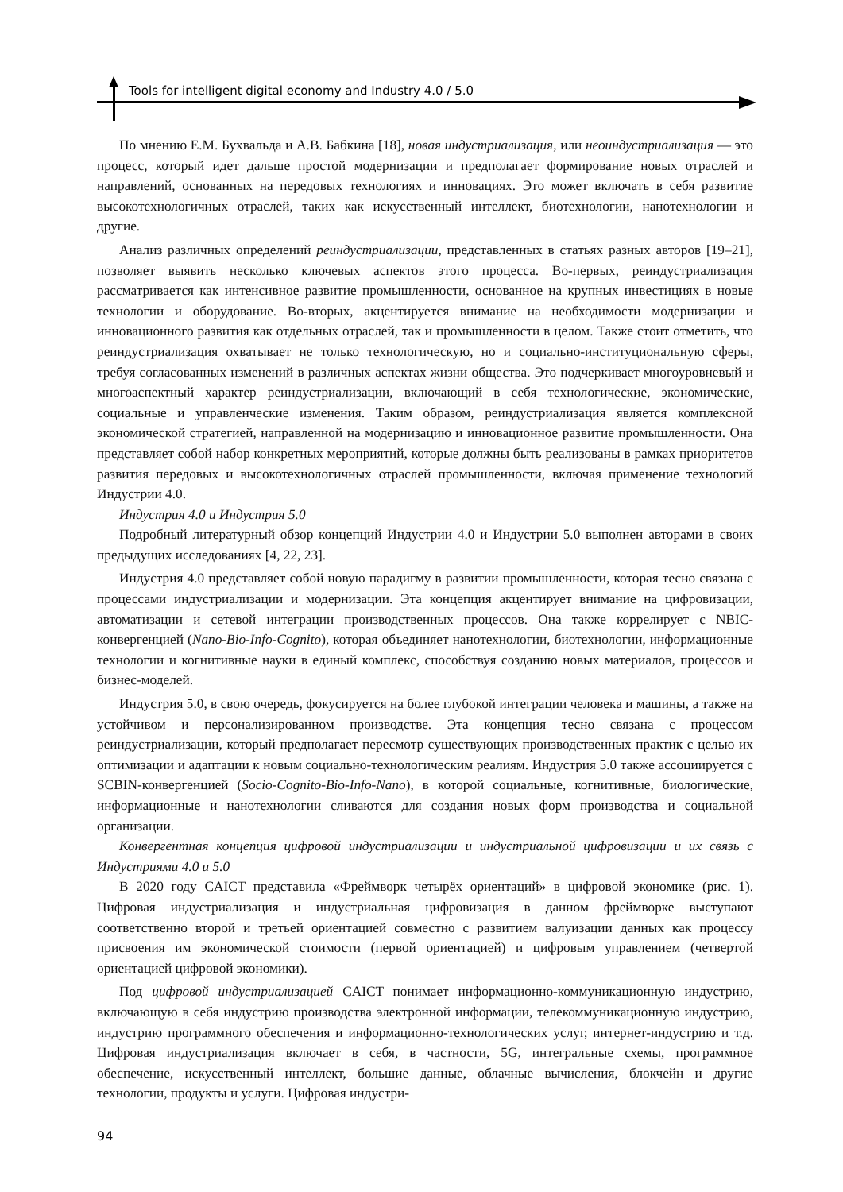Tools for intelligent digital economy and Industry 4.0 / 5.0
По мнению Е.М. Бухвальда и А.В. Бабкина [18], новая индустриализация, или неоиндустриализация — это процесс, который идет дальше простой модернизации и предполагает формирование новых отраслей и направлений, основанных на передовых технологиях и инновациях. Это может включать в себя развитие высокотехнологичных отраслей, таких как искусственный интеллект, биотехнологии, нанотехнологии и другие.
Анализ различных определений реиндустриализации, представленных в статьях разных авторов [19–21], позволяет выявить несколько ключевых аспектов этого процесса. Во-первых, реиндустриализация рассматривается как интенсивное развитие промышленности, основанное на крупных инвестициях в новые технологии и оборудование. Во-вторых, акцентируется внимание на необходимости модернизации и инновационного развития как отдельных отраслей, так и промышленности в целом. Также стоит отметить, что реиндустриализация охватывает не только технологическую, но и социально-институциональную сферы, требуя согласованных изменений в различных аспектах жизни общества. Это подчеркивает многоуровневый и многоаспектный характер реиндустриализации, включающий в себя технологические, экономические, социальные и управленческие изменения. Таким образом, реиндустриализация является комплексной экономической стратегией, направленной на модернизацию и инновационное развитие промышленности. Она представляет собой набор конкретных мероприятий, которые должны быть реализованы в рамках приоритетов развития передовых и высокотехнологичных отраслей промышленности, включая применение технологий Индустрии 4.0.
Индустрия 4.0 и Индустрия 5.0
Подробный литературный обзор концепций Индустрии 4.0 и Индустрии 5.0 выполнен авторами в своих предыдущих исследованиях [4, 22, 23].
Индустрия 4.0 представляет собой новую парадигму в развитии промышленности, которая тесно связана с процессами индустриализации и модернизации. Эта концепция акцентирует внимание на цифровизации, автоматизации и сетевой интеграции производственных процессов. Она также коррелирует с NBIC-конвергенцией (Nano-Bio-Info-Cognito), которая объединяет нанотехнологии, биотехнологии, информационные технологии и когнитивные науки в единый комплекс, способствуя созданию новых материалов, процессов и бизнес-моделей.
Индустрия 5.0, в свою очередь, фокусируется на более глубокой интеграции человека и машины, а также на устойчивом и персонализированном производстве. Эта концепция тесно связана с процессом реиндустриализации, который предполагает пересмотр существующих производственных практик с целью их оптимизации и адаптации к новым социально-технологическим реалиям. Индустрия 5.0 также ассоциируется с SCBIN-конвергенцией (Socio-Cognito-Bio-Info-Nano), в которой социальные, когнитивные, биологические, информационные и нанотехнологии сливаются для создания новых форм производства и социальной организации.
Конвергентная концепция цифровой индустриализации и индустриальной цифровизации и их связь с Индустриями 4.0 и 5.0
В 2020 году CAICT представила «Фреймворк четырёх ориентаций» в цифровой экономике (рис. 1). Цифровая индустриализация и индустриальная цифровизация в данном фреймворке выступают соответственно второй и третьей ориентацией совместно с развитием валуизации данных как процессу присвоения им экономической стоимости (первой ориентацией) и цифровым управлением (четвертой ориентацией цифровой экономики).
Под цифровой индустриализацией CAICT понимает информационно-коммуникационную индустрию, включающую в себя индустрию производства электронной информации, телекоммуникационную индустрию, индустрию программного обеспечения и информационно-технологических услуг, интернет-индустрию и т.д. Цифровая индустриализация включает в себя, в частности, 5G, интегральные схемы, программное обеспечение, искусственный интеллект, большие данные, облачные вычисления, блокчейн и другие технологии, продукты и услуги. Цифровая индустри-
94